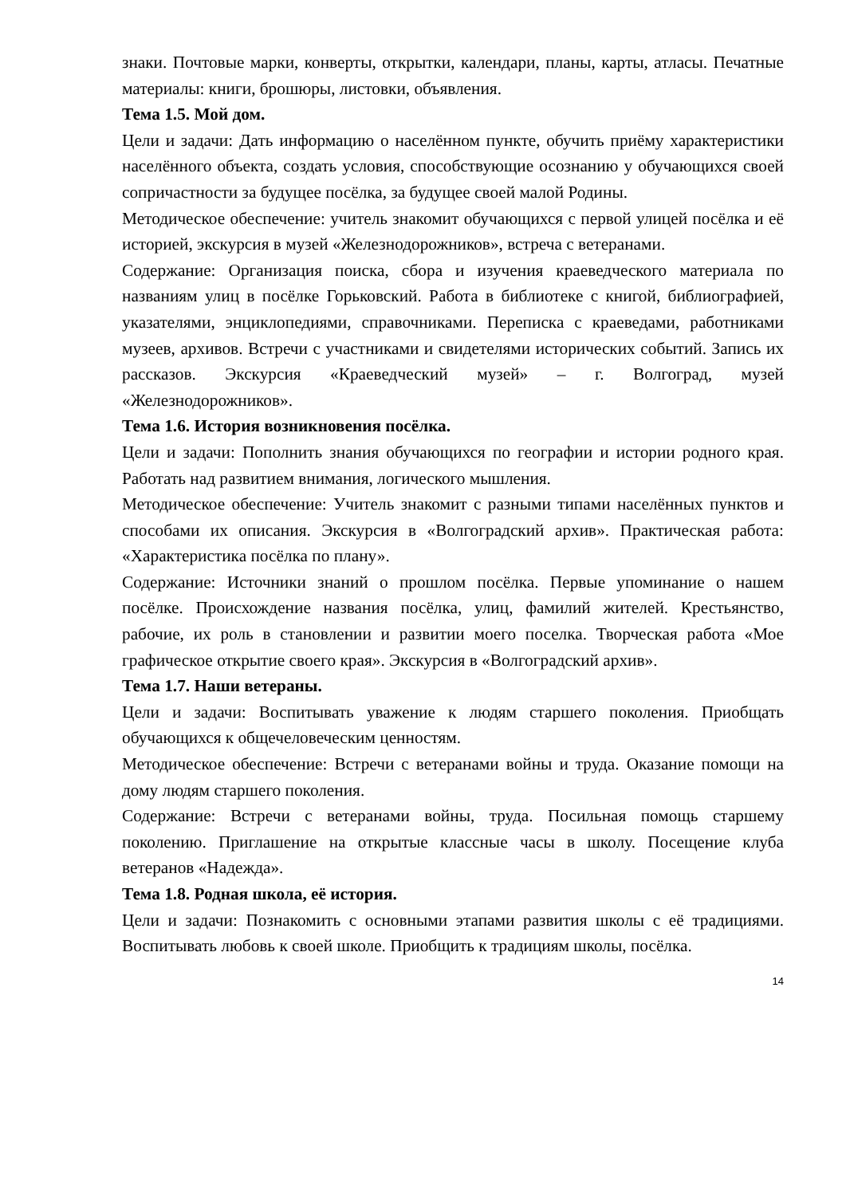знаки. Почтовые марки, конверты, открытки, календари, планы, карты, атласы. Печатные материалы: книги, брошюры, листовки, объявления.
Тема 1.5. Мой дом.
Цели и задачи: Дать информацию о населённом пункте, обучить приёму характеристики населённого объекта, создать условия, способствующие осознанию у обучающихся своей сопричастности за будущее посёлка, за будущее своей малой Родины.
Методическое обеспечение: учитель знакомит обучающихся с первой улицей посёлка и её историей, экскурсия в музей «Железнодорожников», встреча с ветеранами.
Содержание: Организация поиска, сбора и изучения краеведческого материала по названиям улиц в посёлке Горьковский. Работа в библиотеке с книгой, библиографией, указателями, энциклопедиями, справочниками. Переписка с краеведами, работниками музеев, архивов. Встречи с участниками и свидетелями исторических событий. Запись их рассказов. Экскурсия «Краеведческий музей» – г. Волгоград, музей «Железнодорожников».
Тема 1.6. История возникновения посёлка.
Цели и задачи: Пополнить знания обучающихся по географии и истории родного края. Работать над развитием внимания, логического мышления.
Методическое обеспечение: Учитель знакомит с разными типами населённых пунктов и способами их описания. Экскурсия в «Волгоградский архив». Практическая работа: «Характеристика посёлка по плану».
Содержание: Источники знаний о прошлом посёлка. Первые упоминание о нашем посёлке. Происхождение названия посёлка, улиц, фамилий жителей. Крестьянство, рабочие, их роль в становлении и развитии моего поселка. Творческая работа «Мое графическое открытие своего края». Экскурсия в «Волгоградский архив».
Тема 1.7. Наши ветераны.
Цели и задачи: Воспитывать уважение к людям старшего поколения. Приобщать обучающихся к общечеловеческим ценностям.
Методическое обеспечение: Встречи с ветеранами войны и труда. Оказание помощи на дому людям старшего поколения.
Содержание: Встречи с ветеранами войны, труда. Посильная помощь старшему поколению. Приглашение на открытые классные часы в школу. Посещение клуба ветеранов «Надежда».
Тема 1.8. Родная школа, её история.
Цели и задачи: Познакомить с основными этапами развития школы с её традициями. Воспитывать любовь к своей школе. Приобщить к традициям школы, посёлка.
14